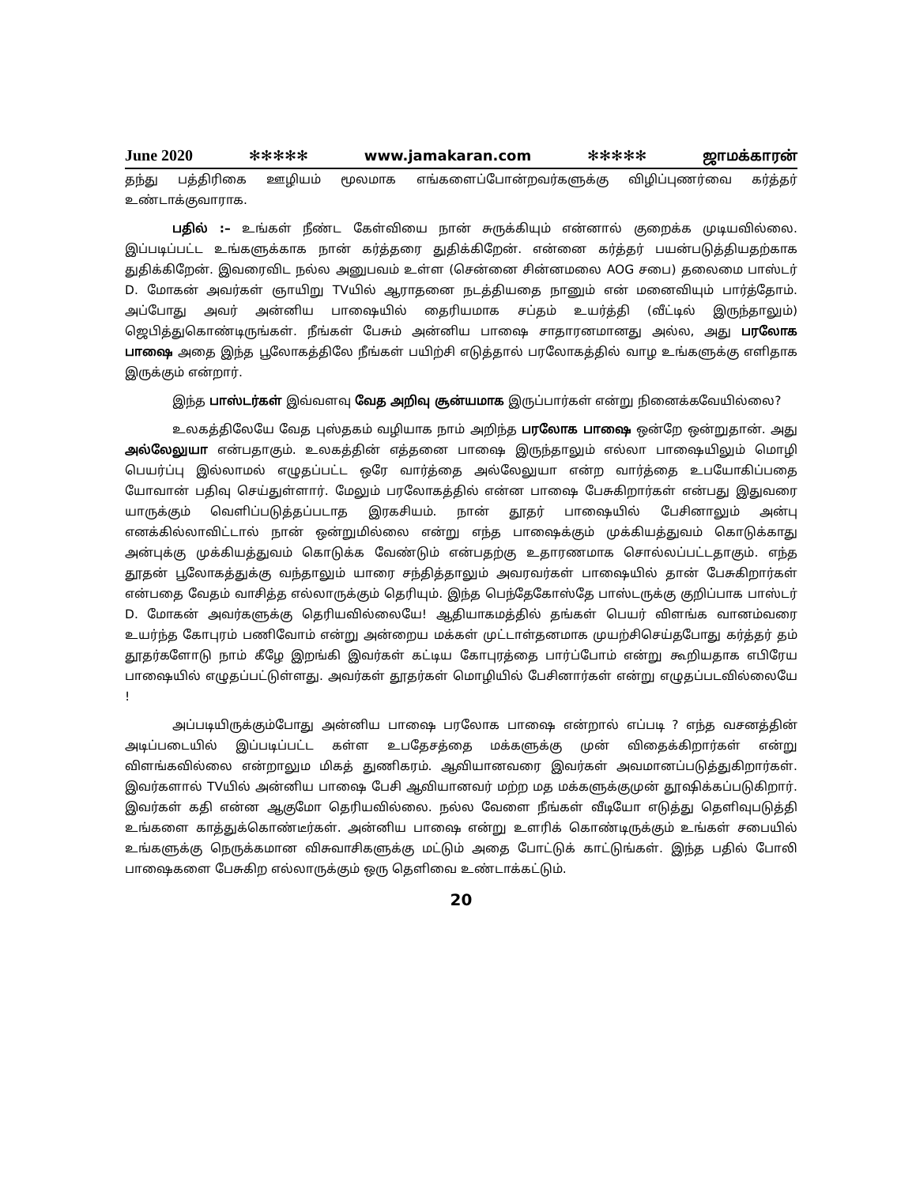June 2020 ✻✻✻✻✻ www.jamakaran.com ✻✻✻✻✻ ஜாமக்காரன்
தந்து பத்திரிகை ஊழியம் மூலமாக எங்களைப்போன்றவர்களுக்கு விழிப்புணர்வை கர்த்தர் உண்டாக்குவாராக.
பதில் :– உங்கள் நீண்ட கேள்வியை நான் சுருக்கியும் என்னால் குறைக்க முடியவில்லை. இப்படிப்பட்ட உங்களுக்காக நான் கர்த்தரை துதிக்கிறேன். என்னை கர்த்தர் பயன்படுத்தியதற்காக துதிக்கிறேன். இவரைவிட நல்ல அனுபவம் உள்ள (சென்னை சின்னமலை AOG சபை) தலைமை பாஸ்டர் D. மோகன் அவர்கள் ஞாயிறு TVயில் ஆராதனை நடத்தியதை நானும் என் மனைவியும் பார்த்தோம். அப்போது அவர் அன்னிய பாஷையில் தைரியமாக சப்தம் உயர்த்தி (வீட்டில் இருந்தாலும்) ஜெபித்துகொண்டிருங்கள். நீங்கள் பேசும் அன்னிய பாஷை சாதாரனமானது அல்ல, அது பரலோக பாஷை அதை இந்த பூலோகத்திலே நீங்கள் பயிற்சி எடுத்தால் பரலோகத்தில் வாழ உங்களுக்கு எளிதாக இருக்கும் என்றார்.
இந்த பாஸ்டர்கள் இவ்வளவு வேத அறிவு சூன்யமாக இருப்பார்கள் என்று நினைக்கவேயில்லை?
உலகத்திலேயே வேத புஸ்தகம் வழியாக நாம் அறிந்த பரலோக பாஷை ஒன்றே ஒன்றுதான். அது அல்லேலுயா என்பதாகும். உலகத்தின் எத்தனை பாஷை இருந்தாலும் எல்லா பாஷையிலும் மொழி பெயர்ப்பு இல்லாமல் எழுதப்பட்ட ஒரே வார்த்தை அல்லேலுயா என்ற வார்த்தை உபயோகிப்பதை யோவான் பதிவு செய்துள்ளார். மேலும் பரலோகத்தில் என்ன பாஷை பேசுகிறார்கள் என்பது இதுவரை யாருக்கும் வெளிப்படுத்தப்படாத இரகசியம். நான் தூதர் பாஷையில் பேசினாலும் அன்பு எனக்கில்லாவிட்டால் நான் ஒன்றுமில்லை என்று எந்த பாஷைக்கும் முக்கியத்துவம் கொடுக்காது அன்புக்கு முக்கியத்துவம் கொடுக்க வேண்டும் என்பதற்கு உதாரணமாக சொல்லப்பட்டதாகும். எந்த தூதன் பூலோகத்துக்கு வந்தாலும் யாரை சந்தித்தாலும் அவரவர்கள் பாஷையில் தான் பேசுகிறார்கள் என்பதை வேதம் வாசித்த எல்லாருக்கும் தெரியும். இந்த பெந்தேகோஸ்தே பாஸ்டருக்கு குறிப்பாக பாஸ்டர் D. மோகன் அவர்களுக்கு தெரியவில்லையே! ஆதியாகமத்தில் தங்கள் பெயர் விளங்க வானம்வரை உயர்ந்த கோபுரம் பணிவோம் என்று அன்றைய மக்கள் முட்டாள்தனமாக முயற்சிசெய்தபோது கர்த்தர் தம் தூதர்களோடு நாம் கீழே இறங்கி இவர்கள் கட்டிய கோபுரத்தை பார்ப்போம் என்று கூறியதாக எபிரேய பாஷையில் எழுதப்பட்டுள்ளது. அவர்கள் தூதர்கள் மொழியில் பேசினார்கள் என்று எழுதப்படவில்லையே !
அப்படியிருக்கும்போது அன்னிய பாஷை பரலோக பாஷை என்றால் எப்படி ? எந்த வசனத்தின் அடிப்படையில் இப்படிப்பட்ட கள்ள உபதேசத்தை மக்களுக்கு முன் விதைக்கிறார்கள் என்று விளங்கவில்லை என்றாலும மிகத் துணிகரம். ஆவியானவரை இவர்கள் அவமானப்படுத்துகிறார்கள். இவர்களால் TVயில் அன்னிய பாஷை பேசி ஆவியானவர் மற்ற மத மக்களுக்குமுன் தூஷிக்கப்படுகிறார். இவர்கள் கதி என்ன ஆகுமோ தெரியவில்லை. நல்ல வேளை நீங்கள் வீடியோ எடுத்து தெளிவுபடுத்தி உங்களை காத்துக்கொண்டீர்கள். அன்னிய பாஷை என்று உளரிக் கொண்டிருக்கும் உங்கள் சபையில் உங்களுக்கு நெருக்கமான விசுவாசிகளுக்கு மட்டும் அதை போட்டுக் காட்டுங்கள். இந்த பதில் போலி பாஷைகளை பேசுகிற எல்லாருக்கும் ஒரு தெளிவை உண்டாக்கட்டும்.
20